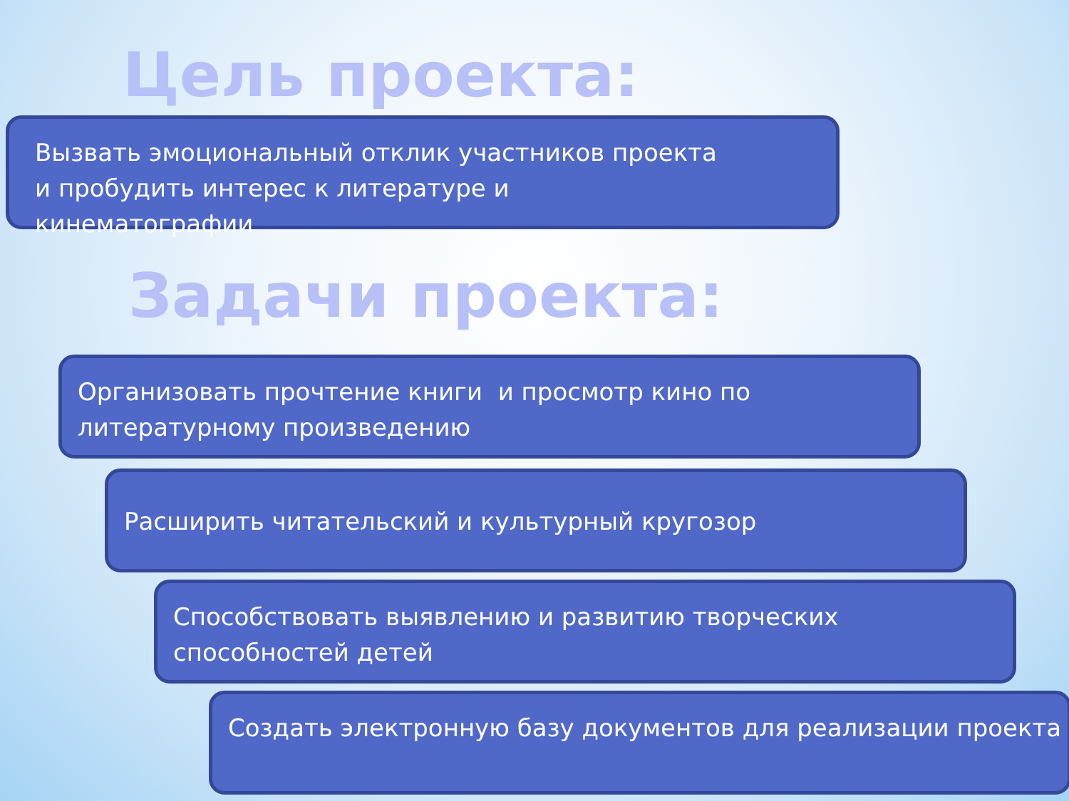Цель проекта:
Вызвать эмоциональный отклик участников проекта
и пробудить интерес к литературе и
кинематографии
Задачи проекта:
Организовать прочтение книги и просмотр кино по литературному произведению
Расширить читательский и культурный кругозор
Способствовать выявлению и развитию творческих способностей детей
Создать электронную базу документов для реализации проекта